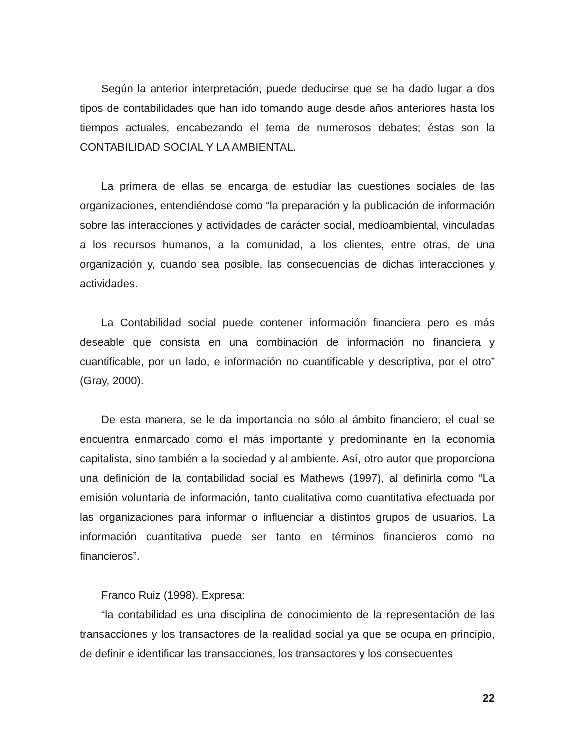Según la anterior interpretación, puede deducirse que se ha dado lugar a dos tipos de contabilidades que han ido tomando auge desde años anteriores hasta los tiempos actuales, encabezando el tema de numerosos debates; éstas son la CONTABILIDAD SOCIAL Y LA AMBIENTAL.
La primera de ellas se encarga de estudiar las cuestiones sociales de las organizaciones, entendiéndose como “la preparación y la publicación de información sobre las interacciones y actividades de carácter social, medioambiental, vinculadas a los recursos humanos, a la comunidad, a los clientes, entre otras, de una organización y, cuando sea posible, las consecuencias de dichas interacciones y actividades.
La Contabilidad social puede contener información financiera pero es más deseable que consista en una combinación de información no financiera y cuantificable, por un lado, e información no cuantificable y descriptiva, por el otro” (Gray, 2000).
De esta manera, se le da importancia no sólo al ámbito financiero, el cual se encuentra enmarcado como el más importante y predominante en la economía capitalista, sino también a la sociedad y al ambiente. Así, otro autor que proporciona una definición de la contabilidad social es Mathews (1997), al definirla como “La emisión voluntaria de información, tanto cualitativa como cuantitativa efectuada por las organizaciones para informar o influenciar a distintos grupos de usuarios. La información cuantitativa puede ser tanto en términos financieros como no financieros”.
Franco Ruiz (1998), Expresa:
“la contabilidad es una disciplina de conocimiento de la representación de las transacciones y los transactores de la realidad social ya que se ocupa en principio, de definir e identificar las transacciones, los transactores y los consecuentes
22